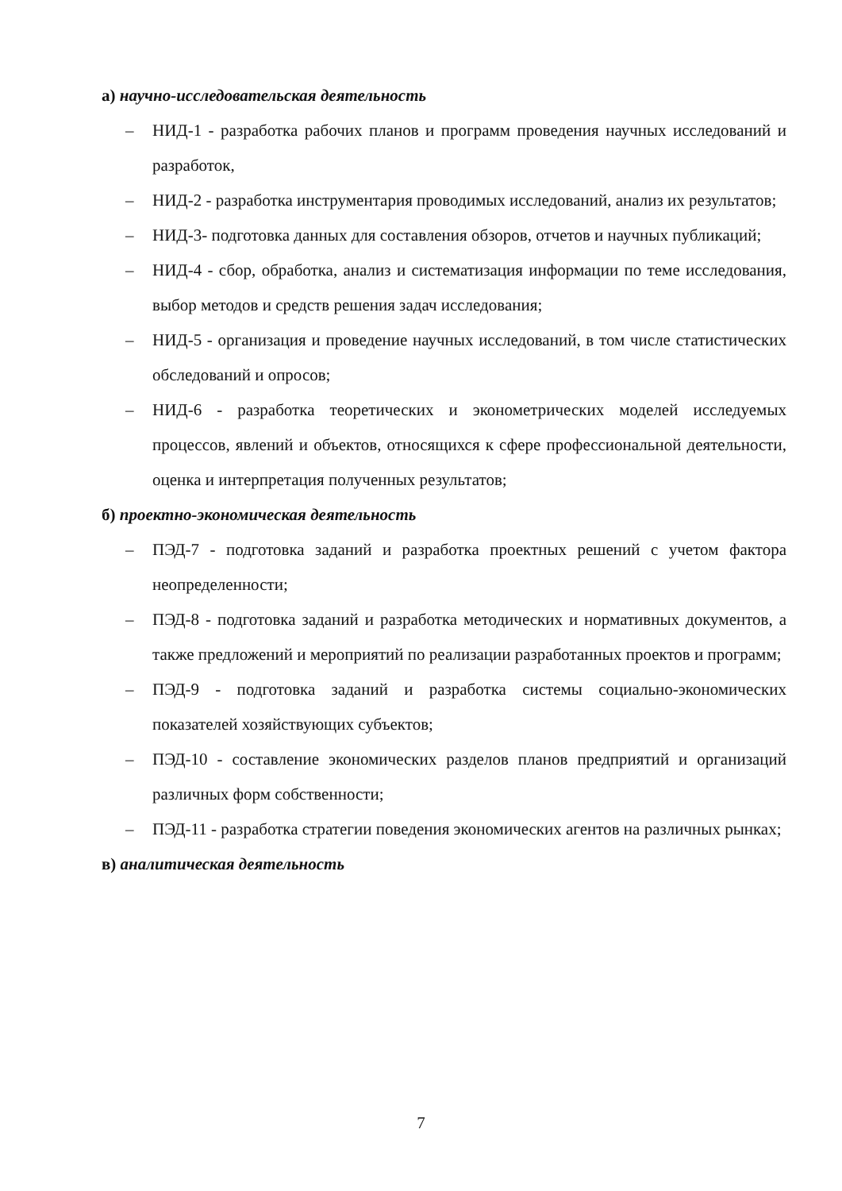а) научно-исследовательская деятельность
– НИД-1 - разработка рабочих планов и программ проведения научных исследований и разработок,
– НИД-2 - разработка инструментария проводимых исследований, анализ их результатов;
– НИД-3- подготовка данных для составления обзоров, отчетов и научных публикаций;
– НИД-4 - сбор, обработка, анализ и систематизация информации по теме исследования, выбор методов и средств решения задач исследования;
– НИД-5 - организация и проведение научных исследований, в том числе статистических обследований и опросов;
– НИД-6 - разработка теоретических и эконометрических моделей исследуемых процессов, явлений и объектов, относящихся к сфере профессиональной деятельности, оценка и интерпретация полученных результатов;
б) проектно-экономическая деятельность
– ПЭД-7 - подготовка заданий и разработка проектных решений с учетом фактора неопределенности;
– ПЭД-8 - подготовка заданий и разработка методических и нормативных документов, а также предложений и мероприятий по реализации разработанных проектов и программ;
– ПЭД-9 - подготовка заданий и разработка системы социально-экономических показателей хозяйствующих субъектов;
– ПЭД-10 - составление экономических разделов планов предприятий и организаций различных форм собственности;
– ПЭД-11 - разработка стратегии поведения экономических агентов на различных рынках;
в) аналитическая деятельность
7